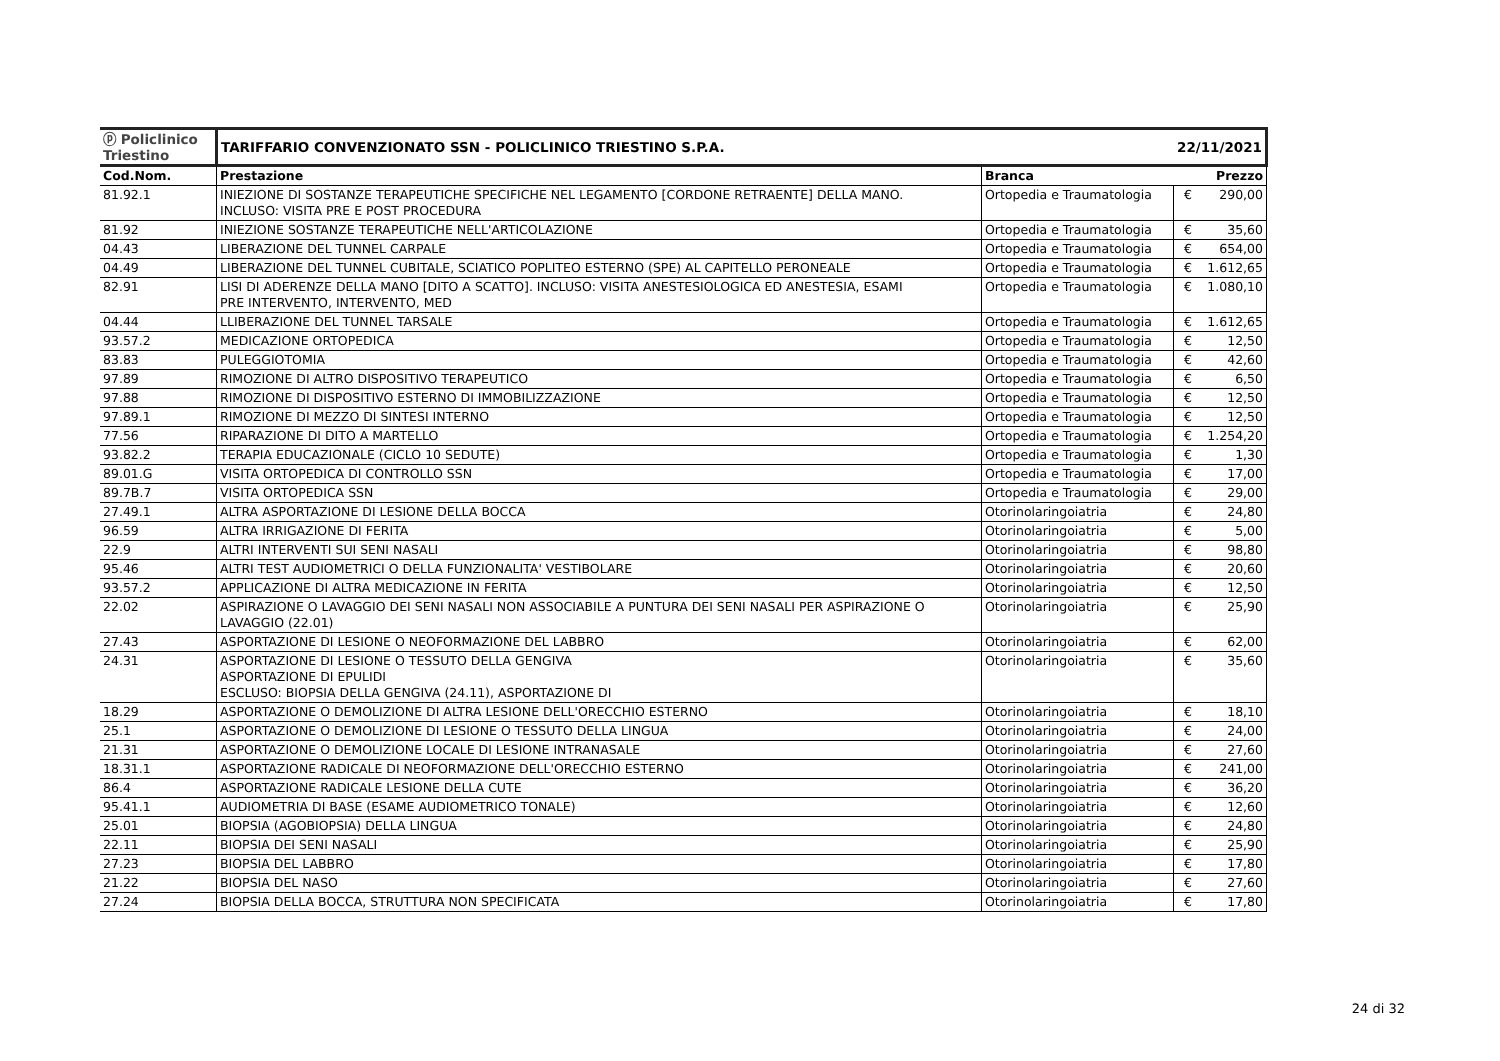| ⓟ Policlinico Triestino | TARIFFARIO CONVENZIONATO SSN - POLICLINICO TRIESTINO S.P.A. | | 22/11/2021 | |
| Cod.Nom. | Prestazione | Branca | | Prezzo |
| 81.92.1 | INIEZIONE DI SOSTANZE TERAPEUTICHE SPECIFICHE NEL LEGAMENTO [CORDONE RETRAENTE] DELLA MANO. INCLUSO: VISITA PRE E POST PROCEDURA | Ortopedia e Traumatologia | € | 290,00 |
| 81.92 | INIEZIONE SOSTANZE TERAPEUTICHE NELL'ARTICOLAZIONE | Ortopedia e Traumatologia | € | 35,60 |
| 04.43 | LIBERAZIONE DEL TUNNEL CARPALE | Ortopedia e Traumatologia | € | 654,00 |
| 04.49 | LIBERAZIONE DEL TUNNEL CUBITALE, SCIATICO POPLITEO ESTERNO (SPE) AL CAPITELLO PERONEALE | Ortopedia e Traumatologia | € | 1.612,65 |
| 82.91 | LISI DI ADERENZE DELLA MANO [DITO A SCATTO]. INCLUSO: VISITA ANESTESIOLOGICA ED ANESTESIA, ESAMI PRE INTERVENTO, INTERVENTO, MED | Ortopedia e Traumatologia | € | 1.080,10 |
| 04.44 | LLIBERAZIONE DEL TUNNEL TARSALE | Ortopedia e Traumatologia | € | 1.612,65 |
| 93.57.2 | MEDICAZIONE ORTOPEDICA | Ortopedia e Traumatologia | € | 12,50 |
| 83.83 | PULEGGIOTOMIA | Ortopedia e Traumatologia | € | 42,60 |
| 97.89 | RIMOZIONE DI ALTRO DISPOSITIVO TERAPEUTICO | Ortopedia e Traumatologia | € | 6,50 |
| 97.88 | RIMOZIONE DI DISPOSITIVO ESTERNO DI IMMOBILIZZAZIONE | Ortopedia e Traumatologia | € | 12,50 |
| 97.89.1 | RIMOZIONE DI MEZZO DI SINTESI INTERNO | Ortopedia e Traumatologia | € | 12,50 |
| 77.56 | RIPARAZIONE DI DITO A MARTELLO | Ortopedia e Traumatologia | € | 1.254,20 |
| 93.82.2 | TERAPIA EDUCAZIONALE (CICLO 10 SEDUTE) | Ortopedia e Traumatologia | € | 1,30 |
| 89.01.G | VISITA ORTOPEDICA DI CONTROLLO SSN | Ortopedia e Traumatologia | € | 17,00 |
| 89.7B.7 | VISITA ORTOPEDICA SSN | Ortopedia e Traumatologia | € | 29,00 |
| 27.49.1 | ALTRA ASPORTAZIONE DI LESIONE DELLA BOCCA | Otorinolaringoiatria | € | 24,80 |
| 96.59 | ALTRA IRRIGAZIONE DI FERITA | Otorinolaringoiatria | € | 5,00 |
| 22.9 | ALTRI INTERVENTI SUI SENI NASALI | Otorinolaringoiatria | € | 98,80 |
| 95.46 | ALTRI TEST AUDIOMETRICI O DELLA FUNZIONALITA' VESTIBOLARE | Otorinolaringoiatria | € | 20,60 |
| 93.57.2 | APPLICAZIONE DI ALTRA MEDICAZIONE IN FERITA | Otorinolaringoiatria | € | 12,50 |
| 22.02 | ASPIRAZIONE O LAVAGGIO DEI SENI NASALI NON ASSOCIABILE A PUNTURA DEI SENI NASALI PER ASPIRAZIONE O LAVAGGIO (22.01) | Otorinolaringoiatria | € | 25,90 |
| 27.43 | ASPORTAZIONE DI LESIONE O NEOFORMAZIONE DEL LABBRO | Otorinolaringoiatria | € | 62,00 |
| 24.31 | ASPORTAZIONE DI LESIONE O TESSUTO DELLA GENGIVA ASPORTAZIONE DI EPULIDI ESCLUSO: BIOPSIA DELLA GENGIVA (24.11), ASPORTAZIONE DI | Otorinolaringoiatria | € | 35,60 |
| 18.29 | ASPORTAZIONE O DEMOLIZIONE DI ALTRA LESIONE DELL'ORECCHIO ESTERNO | Otorinolaringoiatria | € | 18,10 |
| 25.1 | ASPORTAZIONE O DEMOLIZIONE DI LESIONE O TESSUTO DELLA LINGUA | Otorinolaringoiatria | € | 24,00 |
| 21.31 | ASPORTAZIONE O DEMOLIZIONE LOCALE DI LESIONE INTRANASALE | Otorinolaringoiatria | € | 27,60 |
| 18.31.1 | ASPORTAZIONE RADICALE DI NEOFORMAZIONE DELL'ORECCHIO ESTERNO | Otorinolaringoiatria | € | 241,00 |
| 86.4 | ASPORTAZIONE RADICALE LESIONE DELLA CUTE | Otorinolaringoiatria | € | 36,20 |
| 95.41.1 | AUDIOMETRIA DI BASE (ESAME AUDIOMETRICO TONALE) | Otorinolaringoiatria | € | 12,60 |
| 25.01 | BIOPSIA (AGOBIOPSIA) DELLA LINGUA | Otorinolaringoiatria | € | 24,80 |
| 22.11 | BIOPSIA DEI SENI NASALI | Otorinolaringoiatria | € | 25,90 |
| 27.23 | BIOPSIA DEL LABBRO | Otorinolaringoiatria | € | 17,80 |
| 21.22 | BIOPSIA DEL NASO | Otorinolaringoiatria | € | 27,60 |
| 27.24 | BIOPSIA DELLA BOCCA, STRUTTURA NON SPECIFICATA | Otorinolaringoiatria | € | 17,80 |
24 di 32